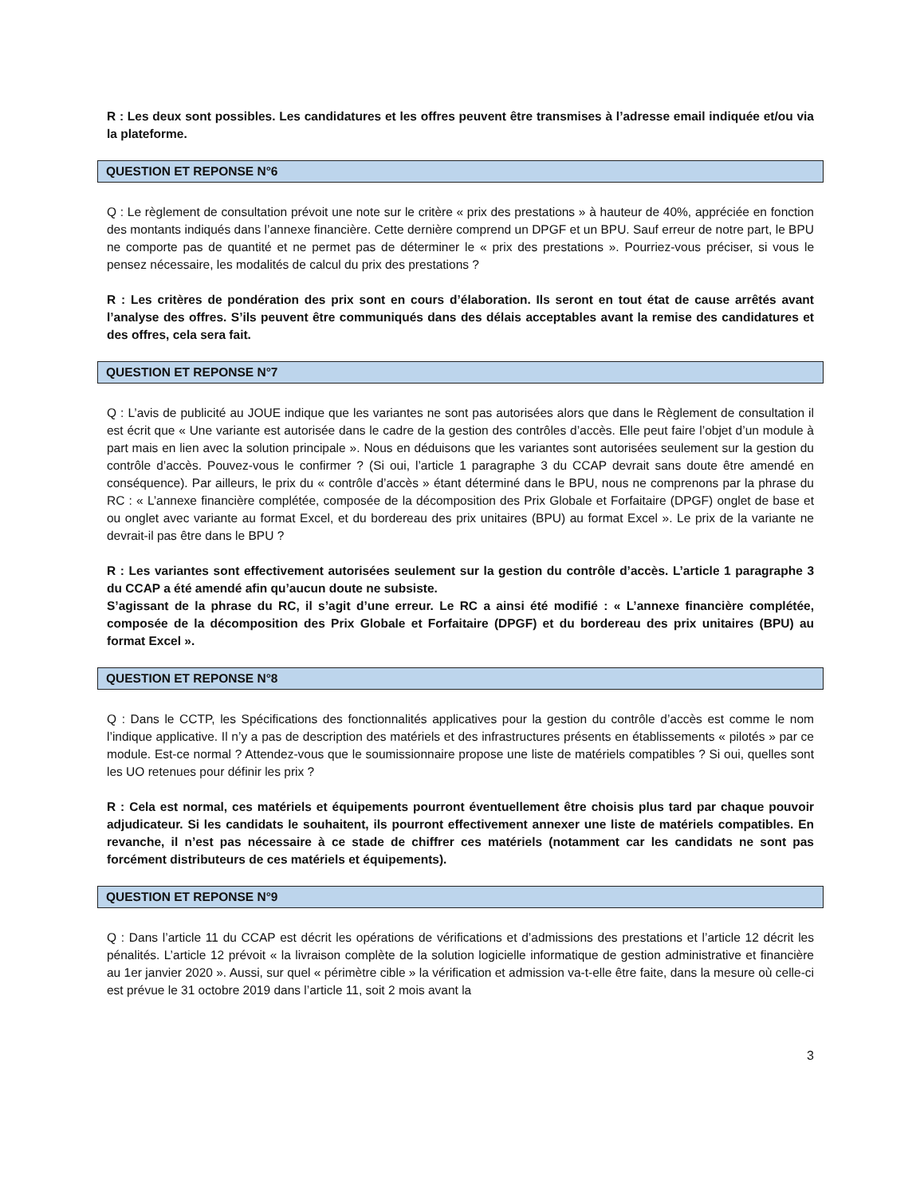R : Les deux sont possibles. Les candidatures et les offres peuvent être transmises à l’adresse email indiquée et/ou via la plateforme.
QUESTION ET REPONSE N°6
Q : Le règlement de consultation prévoit une note sur le critère « prix des prestations » à hauteur de 40%, appréciée en fonction des montants indiqués dans l’annexe financière. Cette dernière comprend un DPGF et un BPU. Sauf erreur de notre part, le BPU ne comporte pas de quantité et ne permet pas de déterminer le « prix des prestations ». Pourriez-vous préciser, si vous le pensez nécessaire, les modalités de calcul du prix des prestations ?
R : Les critères de pondération des prix sont en cours d’élaboration. Ils seront en tout état de cause arrêtés avant l’analyse des offres. S’ils peuvent être communiqués dans des délais acceptables avant la remise des candidatures et des offres, cela sera fait.
QUESTION ET REPONSE N°7
Q : L’avis de publicité au JOUE indique que les variantes ne sont pas autorisées alors que dans le Règlement de consultation il est écrit que « Une variante est autorisée dans le cadre de la gestion des contrôles d’accès. Elle peut faire l’objet d’un module à part mais en lien avec la solution principale ». Nous en déduisons que les variantes sont autorisées seulement sur la gestion du contrôle d’accès. Pouvez-vous le confirmer ? (Si oui, l’article 1 paragraphe 3 du CCAP devrait sans doute être amendé en conséquence). Par ailleurs, le prix du « contrôle d’accès » étant déterminé dans le BPU, nous ne comprenons par la phrase du RC : « L’annexe financière complétée, composée de la décomposition des Prix Globale et Forfaitaire (DPGF) onglet de base et ou onglet avec variante au format Excel, et du bordereau des prix unitaires (BPU) au format Excel ». Le prix de la variante ne devrait-il pas être dans le BPU ?
R : Les variantes sont effectivement autorisées seulement sur la gestion du contrôle d’accès. L’article 1 paragraphe 3 du CCAP a été amendé afin qu’aucun doute ne subsiste.
S’agissant de la phrase du RC, il s’agit d’une erreur. Le RC a ainsi été modifié : « L’annexe financière complétée, composée de la décomposition des Prix Globale et Forfaitaire (DPGF) et du bordereau des prix unitaires (BPU) au format Excel ».
QUESTION ET REPONSE N°8
Q : Dans le CCTP, les Spécifications des fonctionnalités applicatives pour la gestion du contrôle d’accès est comme le nom l’indique applicative. Il n’y a pas de description des matériels et des infrastructures présents en établissements « pilotés » par ce module. Est-ce normal ? Attendez-vous que le soumissionnaire propose une liste de matériels compatibles ? Si oui, quelles sont les UO retenues pour définir les prix ?
R : Cela est normal, ces matériels et équipements pourront éventuellement être choisis plus tard par chaque pouvoir adjudicateur. Si les candidats le souhaitent, ils pourront effectivement annexer une liste de matériels compatibles. En revanche, il n’est pas nécessaire à ce stade de chiffrer ces matériels (notamment car les candidats ne sont pas forcément distributeurs de ces matériels et équipements).
QUESTION ET REPONSE N°9
Q : Dans l’article 11 du CCAP est décrit les opérations de vérifications et d’admissions des prestations et l’article 12 décrit les pénalités. L’article 12 prévoit « la livraison complète de la solution logicielle informatique de gestion administrative et financière au 1er janvier 2020 ». Aussi, sur quel « périmètre cible » la vérification et admission va-t-elle être faite, dans la mesure où celle-ci est prévue le 31 octobre 2019 dans l’article 11, soit 2 mois avant la
3